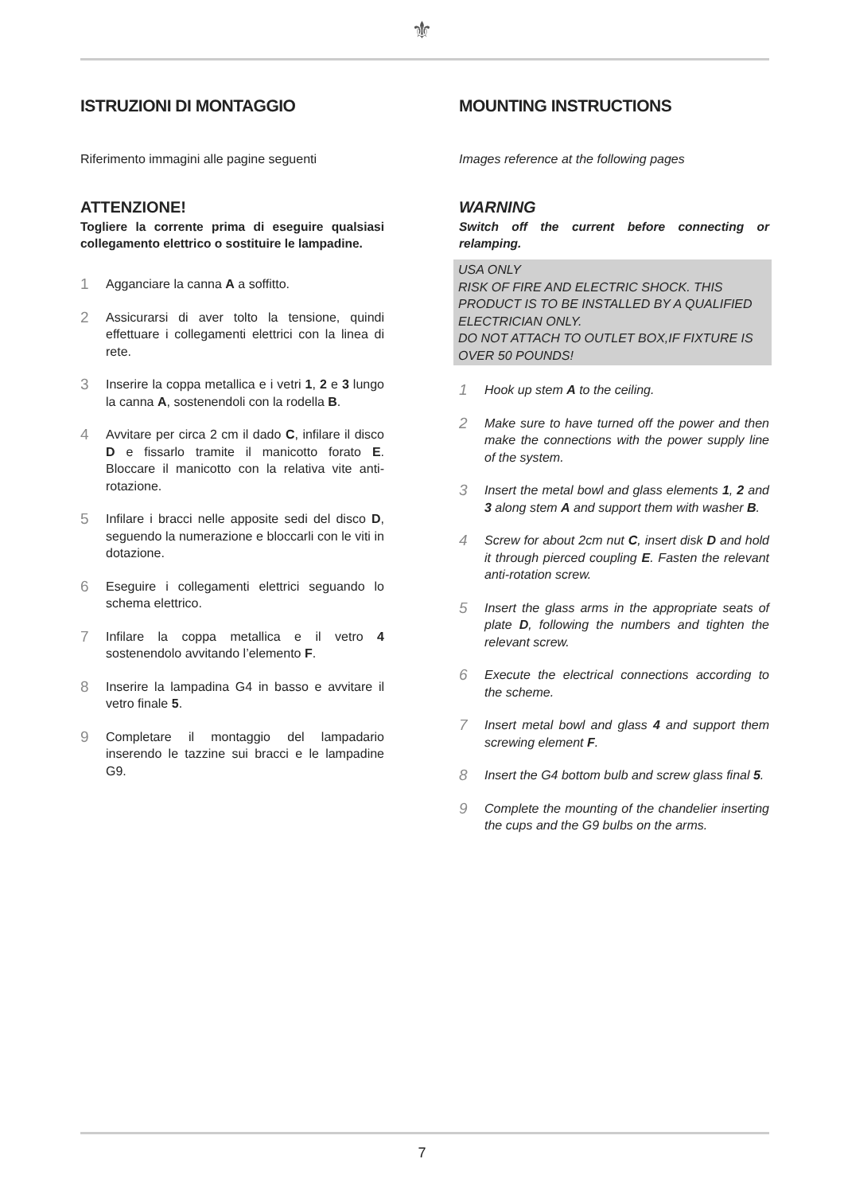⚜
ISTRUZIONI DI MONTAGGIO
Riferimento immagini alle pagine seguenti
ATTENZIONE!
Togliere la corrente prima di eseguire qualsiasi collegamento elettrico o sostituire le lampadine.
1 Agganciare la canna A a soffitto.
2 Assicurarsi di aver tolto la tensione, quindi effettuare i collegamenti elettrici con la linea di rete.
3 Inserire la coppa metallica e i vetri 1, 2 e 3 lungo la canna A, sostenendoli con la rodella B.
4 Avvitare per circa 2 cm il dado C, infilare il disco D e fissarlo tramite il manicotto forato E. Bloccare il manicotto con la relativa vite anti-rotazione.
5 Infilare i bracci nelle apposite sedi del disco D, seguendo la numerazione e bloccarli con le viti in dotazione.
6 Eseguire i collegamenti elettrici seguando lo schema elettrico.
7 Infilare la coppa metallica e il vetro 4 sostenendolo avvitando l’elemento F.
8 Inserire la lampadina G4 in basso e avvitare il vetro finale 5.
9 Completare il montaggio del lampadario inserendo le tazzine sui bracci e le lampadine G9.
MOUNTING INSTRUCTIONS
Images reference at the following pages
WARNING
Switch off the current before connecting or relamping.
USA ONLY
RISK OF FIRE AND ELECTRIC SHOCK. THIS PRODUCT IS TO BE INSTALLED BY A QUALIFIED ELECTRICIAN ONLY.
DO NOT ATTACH TO OUTLET BOX,IF FIXTURE IS OVER 50 POUNDS!
1 Hook up stem A to the ceiling.
2 Make sure to have turned off the power and then make the connections with the power supply line of the system.
3 Insert the metal bowl and glass elements 1, 2 and 3 along stem A and support them with washer B.
4 Screw for about 2cm nut C, insert disk D and hold it through pierced coupling E. Fasten the relevant anti-rotation screw.
5 Insert the glass arms in the appropriate seats of plate D, following the numbers and tighten the relevant screw.
6 Execute the electrical connections according to the scheme.
7 Insert metal bowl and glass 4 and support them screwing element F.
8 Insert the G4 bottom bulb and screw glass final 5.
9 Complete the mounting of the chandelier inserting the cups and the G9 bulbs on the arms.
7